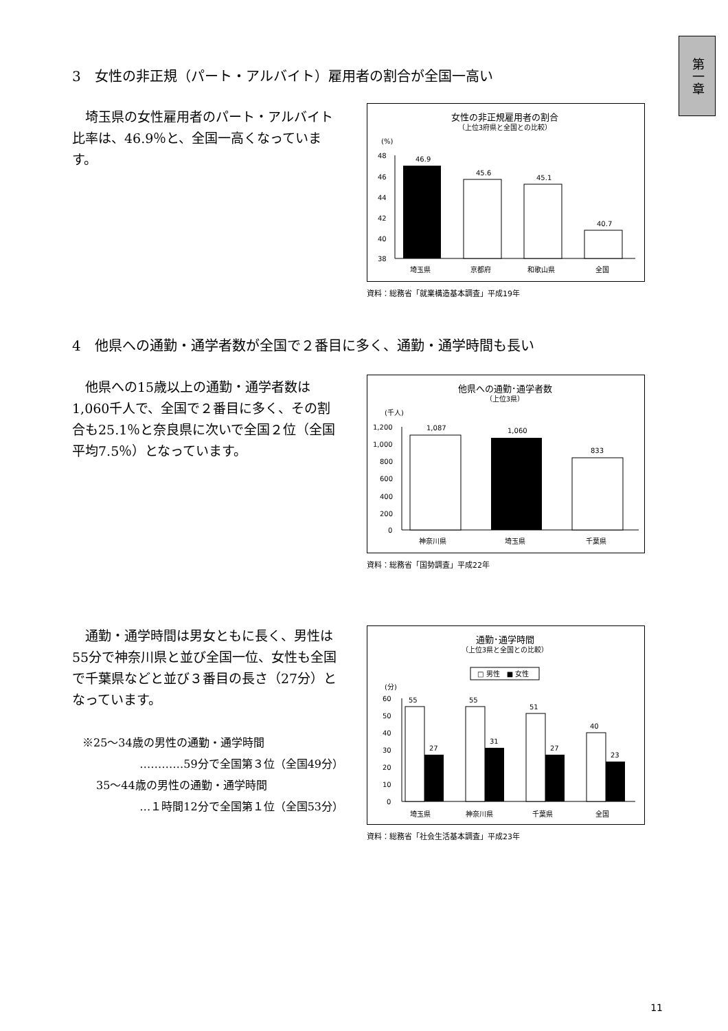第一章
3　女性の非正規（パート・アルバイト）雇用者の割合が全国一高い
　埼玉県の女性雇用者のパート・アルバイト比率は、46.9％と、全国一高くなっています。
女性の非正規雇用者の割合
（上位3府県と全国との比較）
(%)
48
46
44
42
40
38
46.9
45.6
45.1
40.7
埼玉県
京都府
和歌山県
全国
資料：総務省「就業構造基本調査」平成19年
4　他県への通勤・通学者数が全国で２番目に多く、通勤・通学時間も長い
　他県への15歳以上の通勤・通学者数は1,060千人で、全国で２番目に多く、その割合も25.1％と奈良県に次いで全国２位（全国平均7.5％）となっています。
他県への通勤･通学者数
（上位3県）
(千人)
1,200
1,000
800
600
400
200
0
1,087
1,060
833
神奈川県
埼玉県
千葉県
資料：総務省「国勢調査」平成22年
　通勤・通学時間は男女ともに長く、男性は55分で神奈川県と並び全国一位、女性も全国で千葉県などと並び３番目の長さ（27分）となっています。
※25～34歳の男性の通勤・通学時間
…………59分で全国第３位（全国49分）
35～44歳の男性の通勤・通学時間
…１時間12分で全国第１位（全国53分）
通勤･通学時間
（上位3県と全国との比較）
□ 男性　■ 女性
(分)
60
50
40
30
20
10
0
55
27
55
31
51
27
40
23
埼玉県
神奈川県
千葉県
全国
資料：総務省「社会生活基本調査」平成23年
11